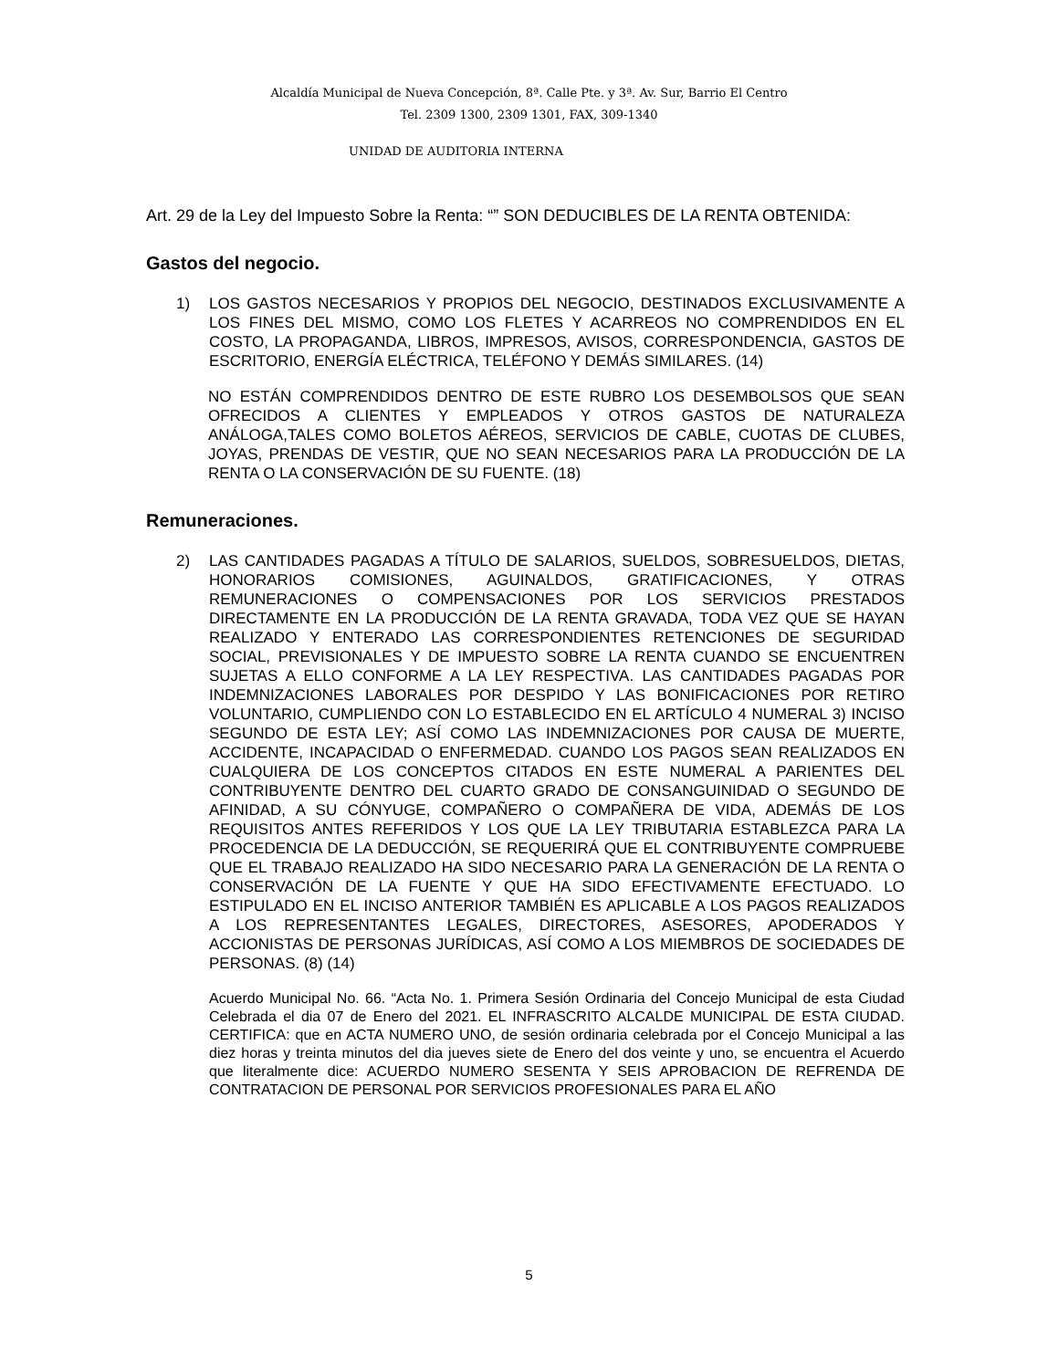Alcaldía Municipal de Nueva Concepción, 8ª. Calle Pte. y 3ª. Av. Sur, Barrio El Centro
Tel. 2309 1300, 2309 1301, FAX, 309-1340
UNIDAD DE AUDITORIA INTERNA
Art. 29 de la Ley del Impuesto Sobre la Renta: “” SON DEDUCIBLES DE LA RENTA OBTENIDA:
Gastos del negocio.
1) LOS GASTOS NECESARIOS Y PROPIOS DEL NEGOCIO, DESTINADOS EXCLUSIVAMENTE A LOS FINES DEL MISMO, COMO LOS FLETES Y ACARREOS NO COMPRENDIDOS EN EL COSTO, LA PROPAGANDA, LIBROS, IMPRESOS, AVISOS, CORRESPONDENCIA, GASTOS DE ESCRITORIO, ENERGÍA ELÉCTRICA, TELÉFONO Y DEMÁS SIMILARES. (14)
NO ESTÁN COMPRENDIDOS DENTRO DE ESTE RUBRO LOS DESEMBOLSOS QUE SEAN OFRECIDOS A CLIENTES Y EMPLEADOS Y OTROS GASTOS DE NATURALEZA ANÁLOGA,TALES COMO BOLETOS AÉREOS, SERVICIOS DE CABLE, CUOTAS DE CLUBES, JOYAS, PRENDAS DE VESTIR, QUE NO SEAN NECESARIOS PARA LA PRODUCCIÓN DE LA RENTA O LA CONSERVACIÓN DE SU FUENTE. (18)
Remuneraciones.
2) LAS CANTIDADES PAGADAS A TÍTULO DE SALARIOS, SUELDOS, SOBRESUELDOS, DIETAS, HONORARIOS COMISIONES, AGUINALDOS, GRATIFICACIONES, Y OTRAS REMUNERACIONES O COMPENSACIONES POR LOS SERVICIOS PRESTADOS DIRECTAMENTE EN LA PRODUCCIÓN DE LA RENTA GRAVADA, TODA VEZ QUE SE HAYAN REALIZADO Y ENTERADO LAS CORRESPONDIENTES RETENCIONES DE SEGURIDAD SOCIAL, PREVISIONALES Y DE IMPUESTO SOBRE LA RENTA CUANDO SE ENCUENTREN SUJETAS A ELLO CONFORME A LA LEY RESPECTIVA. LAS CANTIDADES PAGADAS POR INDEMNIZACIONES LABORALES POR DESPIDO Y LAS BONIFICACIONES POR RETIRO VOLUNTARIO, CUMPLIENDO CON LO ESTABLECIDO EN EL ARTÍCULO 4 NUMERAL 3) INCISO SEGUNDO DE ESTA LEY; ASÍ COMO LAS INDEMNIZACIONES POR CAUSA DE MUERTE, ACCIDENTE, INCAPACIDAD O ENFERMEDAD. CUANDO LOS PAGOS SEAN REALIZADOS EN CUALQUIERA DE LOS CONCEPTOS CITADOS EN ESTE NUMERAL A PARIENTES DEL CONTRIBUYENTE DENTRO DEL CUARTO GRADO DE CONSANGUINIDAD O SEGUNDO DE AFINIDAD, A SU CÓNYUGE, COMPAÑERO O COMPAÑERA DE VIDA, ADEMÁS DE LOS REQUISITOS ANTES REFERIDOS Y LOS QUE LA LEY TRIBUTARIA ESTABLEZCA PARA LA PROCEDENCIA DE LA DEDUCCIÓN, SE REQUERIRÁ QUE EL CONTRIBUYENTE COMPRUEBE QUE EL TRABAJO REALIZADO HA SIDO NECESARIO PARA LA GENERACIÓN DE LA RENTA O CONSERVACIÓN DE LA FUENTE Y QUE HA SIDO EFECTIVAMENTE EFECTUADO. LO ESTIPULADO EN EL INCISO ANTERIOR TAMBIÉN ES APLICABLE A LOS PAGOS REALIZADOS A LOS REPRESENTANTES LEGALES, DIRECTORES, ASESORES, APODERADOS Y ACCIONISTAS DE PERSONAS JURÍDICAS, ASÍ COMO A LOS MIEMBROS DE SOCIEDADES DE PERSONAS. (8) (14)
Acuerdo Municipal No. 66. “Acta No. 1. Primera Sesión Ordinaria del Concejo Municipal de esta Ciudad Celebrada el dia 07 de Enero del 2021. EL INFRASCRITO ALCALDE MUNICIPAL DE ESTA CIUDAD. CERTIFICA: que en ACTA NUMERO UNO, de sesión ordinaria celebrada por el Concejo Municipal a las diez horas y treinta minutos del dia jueves siete de Enero del dos veinte y uno, se encuentra el Acuerdo que literalmente dice: ACUERDO NUMERO SESENTA Y SEIS APROBACION DE REFRENDA DE CONTRATACION DE PERSONAL POR SERVICIOS PROFESIONALES PARA EL AÑO
5